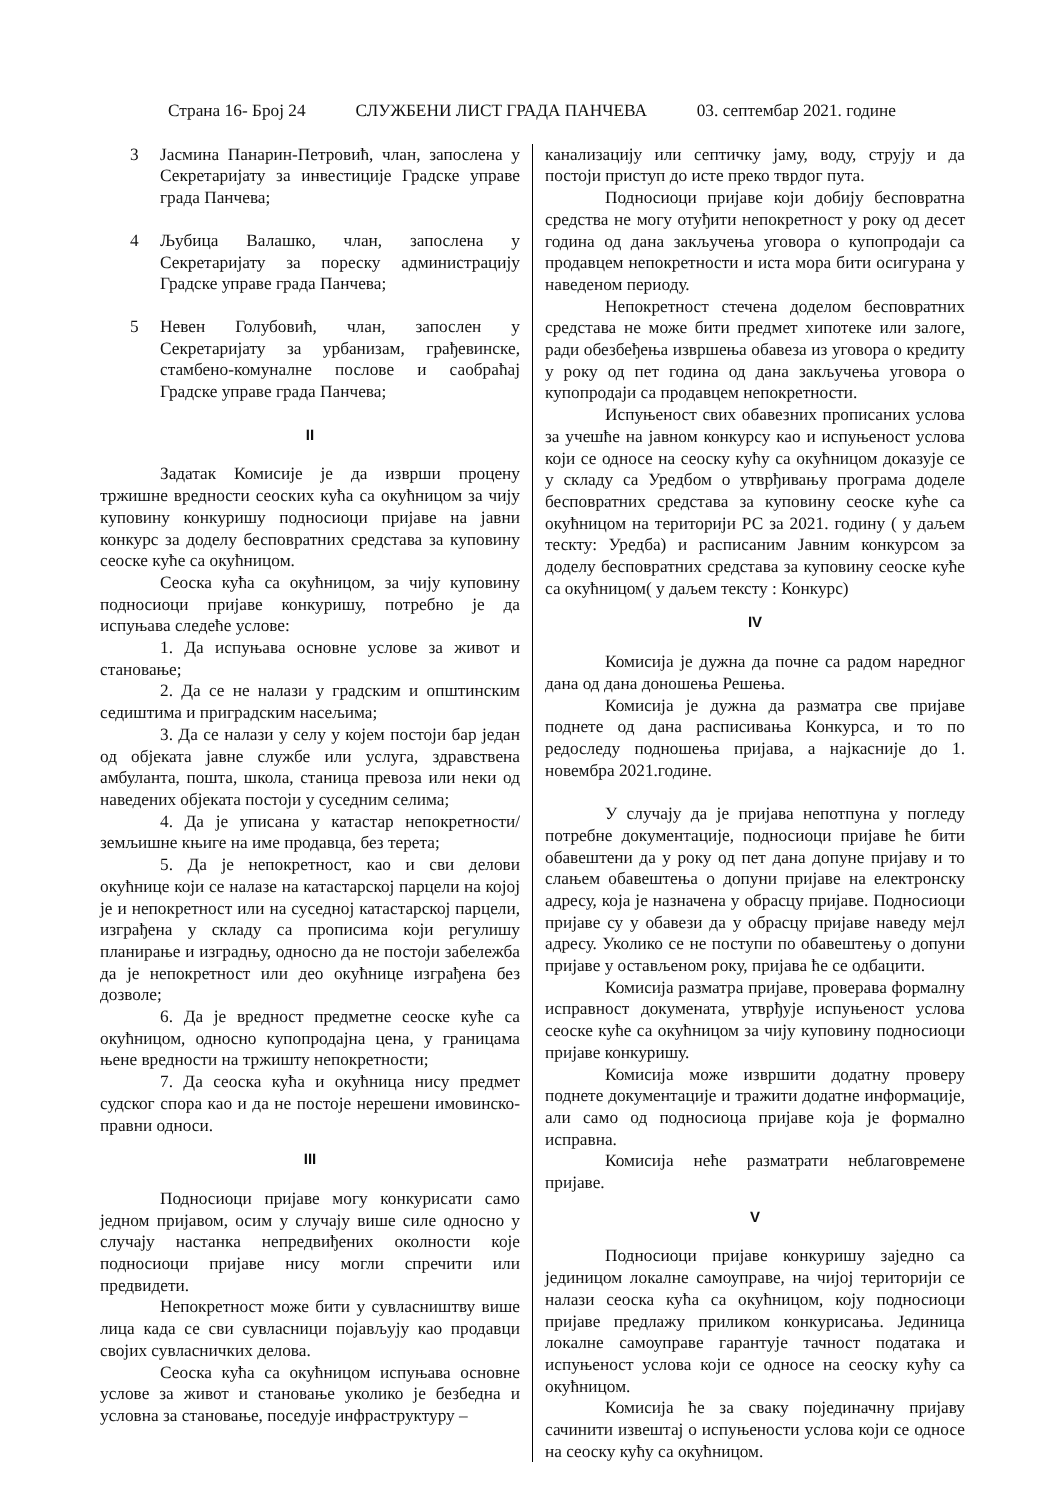Страна 16- Број 24 СЛУЖБЕНИ ЛИСТ ГРАДА ПАНЧЕВА 03. септембар 2021. године
3 Јасмина Панарин-Петровић, члан, запослена у Секретаријату за инвестиције Градске управе града Панчева;
4 Љубица Валашко, члан, запослена у Секретаријату за пореску администрацију Градске управе града Панчева;
5 Невен Голубовић, члан, запослен у Секретаријату за урбанизам, грађевинске, стамбено-комуналне послове и саобраћај Градске управе града Панчева;
II
Задатак Комисије је да изврши процену тржишне вредности сеоских кућа са окућницом за чију куповину конкуришу подносиоци пријаве на јавни конкурс за доделу бесповратних средстава за куповину сеоске куће са окућницом.
Сеоска кућа са окућницом, за чију куповину подносиоци пријаве конкуришу, потребно је да испуњава следеће услове:
1. Да испуњава основне услове за живот и становање;
2. Да се не налази у градским и општинским седиштима и приградским насељима;
3. Да се налази у селу у којем постоји бар један од објеката јавне службе или услуга, здравствена амбуланта, пошта, школа, станица превоза или неки од наведених објеката постоји у суседним селима;
4. Да је уписана у катастар непокретности/земљишне књиге на име продавца, без терета;
5. Да је непокретност, као и сви делови окућнице који се налазе на катастарској парцели на којој је и непокретност или на суседној катастарској парцели, изграђена у складу са прописима који регулишу планирање и изградњу, односно да не постоји забележба да је непокретност или део окућнице изграђена без дозволе;
6. Да је вредност предметне сеоске куће са окућницом, односно купопродајна цена, у границама њене вредности на тржишту непокретности;
7. Да сеоска кућа и окућница нису предмет судског спора као и да не постоје нерешени имовинско-правни односи.
III
Подносиоци пријаве могу конкурисати само једном пријавом, осим у случају више силе односно у случају настанка непредвиђених околности које подносиоци пријаве нису могли спречити или предвидети.
Непокретност може бити у сувласништву више лица када се сви сувласници појављују као продавци својих сувласничких делова.
Сеоска кућа са окућницом испуњава основне услове за живот и становање уколико је безбедна и условна за становање, поседује инфраструктуру –
канализацију или септичку јаму, воду, струју и да постоји приступ до исте преко тврдог пута.
Подносиоци пријаве који добију бесповратна средства не могу отуђити непокретност у року од десет година од дана закључења уговора о купопродаји са продавцем непокретности и иста мора бити осигурана у наведеном периоду.
Непокретност стечена доделом бесповратних средстава не може бити предмет хипотеке или залоге, ради обезбеђења извршења обавеза из уговора о кредиту у року од пет година од дана закључења уговора о купопродаји са продавцем непокретности.
Испуњеност свих обавезних прописаних услова за учешће на јавном конкурсу као и испуњеност услова који се односе на сеоску кућу са окућницом доказује се у складу са Уредбом о утврђивању програма доделе бесповратних средстава за куповину сеоске куће са окућницом на територији РС за 2021. годину ( у даљем тескту: Уредба) и расписаним Јавним конкурсом за доделу бесповратних средстава за куповину сеоске куће са окућницом( у даљем тексту : Конкурс)
IV
Комисија је дужна да почне са радом наредног дана од дана доношења Решења.
Комисија је дужна да разматра све пријаве поднете од дана расписивања Конкурса, и то по редоследу подношења пријава, а најкасније до 1. новембра 2021.године.
У случају да је пријава непотпуна у погледу потребне документације, подносиоци пријаве ће бити обавештени да у року од пет дана допуне пријаву и то слањем обавештења о допуни пријаве на електронску адресу, која је назначена у обрасцу пријаве. Подносиоци пријаве су у обавези да у обрасцу пријаве наведу мејл адресу. Уколико се не поступи по обавештењу о допуни пријаве у остављеном року, пријава ће се одбацити.
Комисија разматра пријаве, проверава формалну исправност докумената, утврђује испуњеност услова сеоске куће са окућницом за чију куповину подносиоци пријаве конкуришу.
Комисија може извршити додатну проверу поднете документације и тражити додатне информације, али само од подносиоца пријаве која је формално исправна.
Комисија неће разматрати неблаговремене пријаве.
V
Подносиоци пријаве конкуришу заједно са јединицом локалне самоуправе, на чијој територији се налази сеоска кућа са окућницом, коју подносиоци пријаве предлажу приликом конкурисања. Јединица локалне самоуправе гарантује тачност података и испуњеност услова који се односе на сеоску кућу са окућницом.
Комисија ће за сваку појединачну пријаву сачинити извештај о испуњености услова који се односе на сеоску кућу са окућницом.